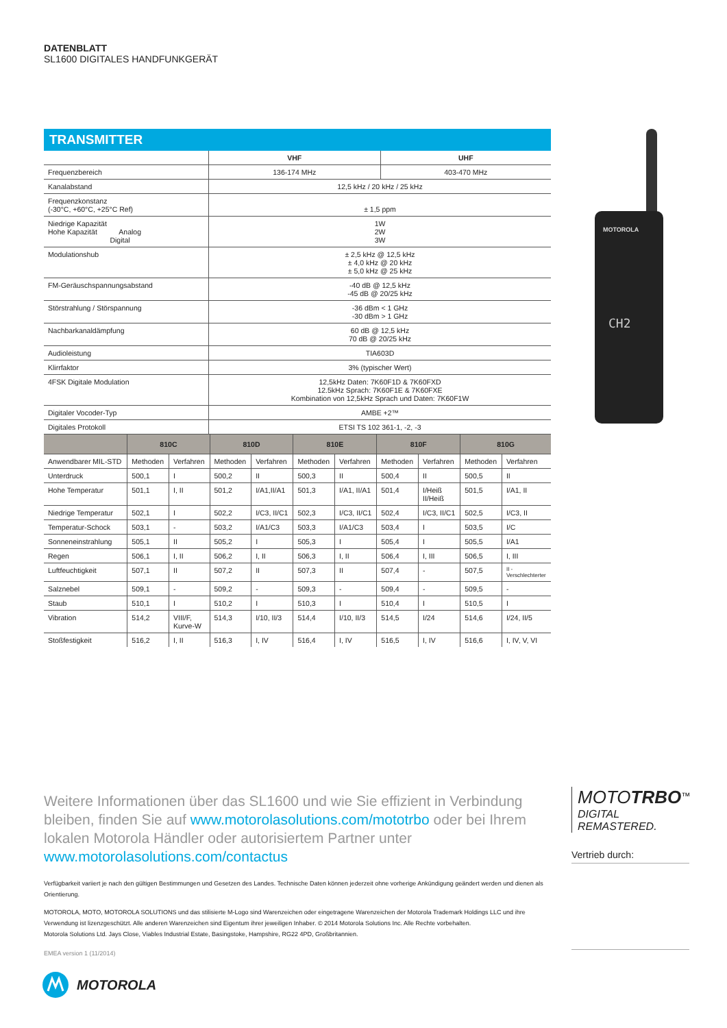DATENBLATT
SL1600 DIGITALES HANDFUNKGERÄT
TRANSMITTER
| | VHF | UHF |
| --- | --- | --- |
| Frequenzbereich | 136-174 MHz | 403-470 MHz |
| Kanalabstand | 12,5 kHz / 20 kHz / 25 kHz | |
| Frequenzkonstanz (-30°C, +60°C, +25°C Ref) | ± 1,5 ppm | |
| Niedrige Kapazität Hohe Kapazität Analog Digital | 1W 2W 3W | |
| Modulationshub | ± 2,5 kHz @ 12,5 kHz ± 4,0 kHz @ 20 kHz ± 5,0 kHz @ 25 kHz | |
| FM-Geräuschspannungsabstand | -40 dB @ 12,5 kHz -45 dB @ 20/25 kHz | |
| Störstrahlung / Störspannung | -36 dBm < 1 GHz -30 dBm > 1 GHz | |
| Nachbarkanaldämpfung | 60 dB @ 12,5 kHz 70 dB @ 20/25 kHz | |
| Audioleistung | TIA603D | |
| Klirrfaktor | 3% (typischer Wert) | |
| 4FSK Digitale Modulation | 12,5kHz Daten: 7K60F1D & 7K60FXD 12.5kHz Sprach: 7K60F1E & 7K60FXE Kombination von 12,5kHz Sprach und Daten: 7K60F1W | |
| Digitaler Vocoder-Typ | AMBE +2™ | |
| Digitales Protokoll | ETSI TS 102 361-1, -2, -3 | |
| | 810C | | 810D | | 810E | | 810F | | 810G | |
| --- | --- | --- | --- | --- | --- | --- | --- | --- | --- | --- |
| Anwendbarer MIL-STD | Methoden | Verfahren | Methoden | Verfahren | Methoden | Verfahren | Methoden | Verfahren | Methoden | Verfahren |
| Unterdruck | 500,1 | I | 500,2 | II | 500,3 | II | 500,4 | II | 500,5 | II |
| Hohe Temperatur | 501,1 | I, II | 501,2 | I/A1,II/A1 | 501,3 | I/A1, II/A1 | 501,4 | I/Heiß II/Heiß | 501,5 | I/A1, II |
| Niedrige Temperatur | 502,1 | I | 502,2 | I/C3, II/C1 | 502,3 | I/C3, II/C1 | 502,4 | I/C3, II/C1 | 502,5 | I/C3, II |
| Temperatur-Schock | 503,1 | - | 503,2 | I/A1/C3 | 503,3 | I/A1/C3 | 503,4 | I | 503,5 | I/C |
| Sonneneinstrahlung | 505,1 | II | 505,2 | I | 505,3 | I | 505,4 | I | 505,5 | I/A1 |
| Regen | 506,1 | I, II | 506,2 | I, II | 506,3 | I, II | 506,4 | I, III | 506,5 | I, III |
| Luftfeuchtigkeit | 507,1 | II | 507,2 | II | 507,3 | II | 507,4 | - | 507,5 | II - Verschlechterter |
| Salznebel | 509,1 | - | 509,2 | - | 509,3 | - | 509,4 | - | 509,5 | - |
| Staub | 510,1 | I | 510,2 | I | 510,3 | I | 510,4 | I | 510,5 | I |
| Vibration | 514,2 | VIII/F, Kurve-W | 514,3 | I/10, II/3 | 514,4 | I/10, II/3 | 514,5 | I/24 | 514,6 | I/24, II/5 |
| Stoßfestigkeit | 516,2 | I, II | 516,3 | I, IV | 516,4 | I, IV | 516,5 | I, IV | 516,6 | I, IV, V, VI |
MOTOROLA
CH2
Weitere Informationen über das SL1600 und wie Sie effizient in Verbindung bleiben, finden Sie auf www.motorolasolutions.com/mototrbo oder bei Ihrem lokalen Motorola Händler oder autorisiertem Partner unter www.motorolasolutions.com/contactus
Verfügbarkeit variiert je nach den gültigen Bestimmungen und Gesetzen des Landes. Technische Daten können jederzeit ohne vorherige Ankündigung geändert werden und dienen als Orientierung.
MOTOROLA, MOTO, MOTOROLA SOLUTIONS und das stilisierte M-Logo sind Warenzeichen oder eingetragene Warenzeichen der Motorola Trademark Holdings LLC und ihre Verwendung ist lizenzgeschützt. Alle anderen Warenzeichen sind Eigentum ihrer jeweiligen Inhaber. © 2014 Motorola Solutions Inc. Alle Rechte vorbehalten.
Motorola Solutions Ltd. Jays Close, Viables Industrial Estate, Basingstoke, Hampshire, RG22 4PD, Großbritannien.
EMEA version 1 (11/2014)
MOTOTRBO<sup>™</sup>
DIGITAL REMASTERED.
Vertrieb durch:
MOTOROLA